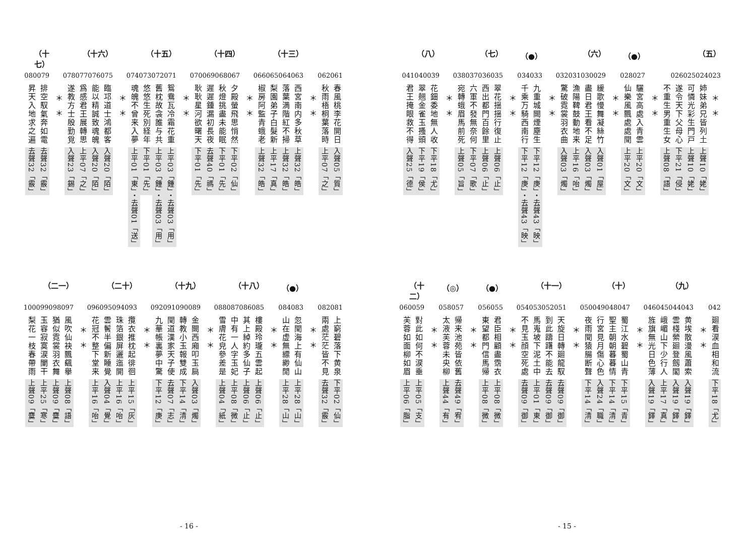（五）
026025024023
＊　＊
姉妹弟兄皆列土 上聲10「姥」
可憐光彩生門戸 上聲10「姥」
遂令天下父母心 下平21「侵」
不重生男重生女 上聲08「語」
＊　＊
（●）
028027
驪宮高處入青雲 上平20「文」
仙樂風飄處處聞 上平20「文」
＊　＊
（六）
032031030029
緩歌慢舞凝絲竹 入聲01「屋」
盡日君王看不足 入聲03「燭」
漁陽鞞鼓動地来 上平16「咍」
驚破霓裳羽衣曲 入聲03「燭」
＊　＊
（●）
034033
九重城闕煙塵生 下平12「庚」・去聲43「映」
千乘万騎西南行 下平12「庚」・去聲43「映」
＊　＊
（七）
038037036035
翠花揺揺行復止 上聲06「止」
西出都門百餘里 上聲06「止」
六軍不發無奈何 下平07「歌」
宛轉蛾眉馬前死 上聲05「旨」
＊　＊
（八）
041040039
花鈿委地無人收 下平18「尤」
翠翹金雀玉搔頭 下平19「侯」
君王掩眼救不得 入聲25「德」
042
廻看涙血相和流 下平18「尤」
＊　＊
（九）
046045044043
黄埃散漫風蕭索 入聲19「鐸」
雲棧縈廻登劔閣 入聲19「鐸」
峨嵋山下少行人 上平17「真」
旌旗無光日色薄 入聲19「鐸」
＊　＊
（十）
050049048047
蜀江水碧蜀山青 下平15「青」
聖主朝朝暮暮情 下平14「清」
行宮見月傷心色 入聲24「職」
夜雨聞猿腸断聲 下平14「清」
＊　＊
（十一）
054053052051
天旋日轉廻龍馭 去聲09「御」
到此躊躇不能去 去聲09「御」
馬嵬坡下泥土中 上平01「東」
不見玉顔空死處 去聲09「御」
＊　＊
（●）
056055
君臣相顧盡霑衣 上平08「微」
東望都門信馬帰 上平08「微」
＊　＊
（◎）
058057
帰来池苑皆依舊 去聲49「宥」
太液芙蓉未央柳 上聲44「有」
＊　＊
（十二）
060059
對此如何不涙垂 上平05「支」
芙蓉如面柳如眉 上平06「脂」
- 15 -
062061
春風桃李花開日 入聲05「質」
秋雨梧桐葉落時 上平07「之」
＊　＊
（十三）
066065064063
西宮南内多秋草 上聲32「皓」
落葉満階紅不掃 上聲32「皓」
梨園弟子白髮新 上平17「真」
椒房阿監青蛾老 上聲32「皓」
＊　＊
（十四）
070069068067
夕殿螢飛思悄然 下平02「仙」
秋燈挑盡未能眠 下平01「先」
遲遲鍾漏初長夜 去聲40「禡」
耿耿星河欲曙天 下平01「先」
＊　＊
（十五）
074073072071
鴛鴦瓦冷霜花重 上平03「鍾」・去聲03「用」
舊枕故衾誰与共 上平03「鍾」・去聲03「用」
悠悠生死別経年 下平01「先」
魂魄不曾来入夢 上平01「東」・去聲01「送」
＊　＊
（十六）
078077076075
臨邛道士鴻都客 入聲20「陌」
能以精誠致魂魄 入聲20「陌」
爲感君王展轉思 上平07「之」
遂教方士殷勤覓 入聲23「錫」
＊　＊
（十七）
080079
排空馭氣奔如電 去聲32「霰」
昇天入地求之遍 去聲32「霰」
082081
上窮碧落下黄泉 下平02「仙」
兩處茫茫皆不見 去聲32「霰」
＊　＊
（●）
084083
忽聞海上有仙山 上平28「山」
山在虚無縹緲閒 上平28「山」
＊　＊
（十八）
088087086085
樓殿玲瓏五雲起 上聲06「止」
其上綽約多仙子 上聲06「止」
中有一人字玉妃 上平08「微」
雪膚花皃參差是 上聲04「紙」
＊　＊
（十九）
092091090089
金闕西廂叩玉扃 入聲03「燭」
轉教小玉報雙成 下平14「清」
聞道漢家天子使 去聲07「志」
九華帳裏夢中驚 下平12「庚」
＊　＊
（二十）
096095094093
攬衣推枕起徘徊 上平15「灰」
珠箔銀屏邐迤開 上平16「咍」
雲鬢半偏新睡覺 入聲04「覺」
花冠不整下堂来 上平16「咍」
＊　＊
（二一）
100099098097
風吹仙袂飄颻擧 上聲08「語」
猶似霓裳羽衣舞 上聲09「麌」
玉容寂寞涙闌干 上平25「寒」
梨花一枝春帶雨 上聲09「麌」
- 16 -